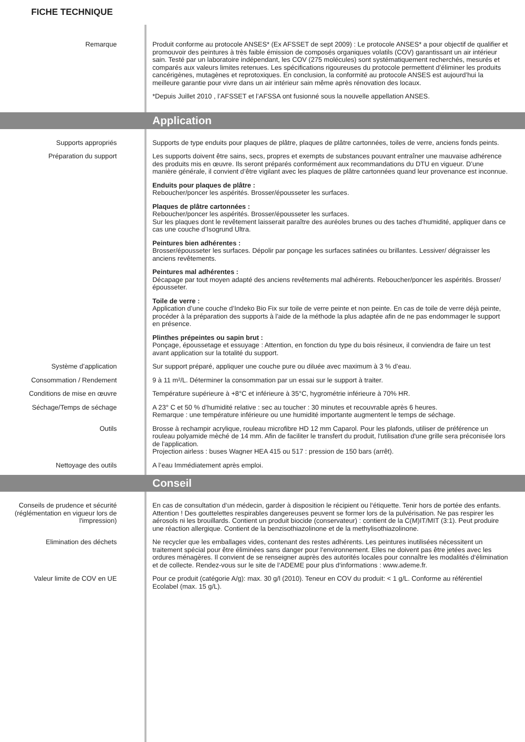FICHE TECHNIQUE
Remarque Produit conforme au protocole ANSES* (Ex AFSSET de sept 2009) : Le protocole ANSES* a pour objectif de qualifier et promouvoir des peintures à très faible émission de composés organiques volatils (COV) garantissant un air intérieur sain. Testé par un laboratoire indépendant, les COV (275 molécules) sont systématiquement recherchés, mesurés et comparés aux valeurs limites retenues. Les spécifications rigoureuses du protocole permettent d’éliminer les produits cancérigènes, mutagènes et reprotoxiques. En conclusion, la conformité au protocole ANSES est aujourd’hui la meilleure garantie pour vivre dans un air intérieur sain même après rénovation des locaux.
*Depuis Juillet 2010 , l’AFSSET et l’AFSSA ont fusionné sous la nouvelle appellation ANSES.
Application
Supports appropriés Supports de type enduits pour plaques de plâtre, plaques de plâtre cartonnées, toiles de verre, anciens fonds peints.
Préparation du support Les supports doivent être sains, secs, propres et exempts de substances pouvant entraîner une mauvaise adhérence des produits mis en œuvre. Ils seront préparés conformément aux recommandations du DTU en vigueur. D’une manière générale, il convient d’être vigilant avec les plaques de plâtre cartonnées quand leur provenance est inconnue.
Enduits pour plaques de plâtre :
Reboucher/poncer les aspérités. Brosser/épousseter les surfaces.
Plaques de plâtre cartonnées :
Reboucher/poncer les aspérités. Brosser/épousseter les surfaces.
Sur les plaques dont le revêtement laisserait paraître des auréoles brunes ou des taches d’humidité, appliquer dans ce cas une couche d’Isogrund Ultra.
Peintures bien adhérentes :
Brosser/épousseter les surfaces. Dépolir par ponçage les surfaces satinées ou brillantes. Lessiver/ dégraisser les anciens revêtements.
Peintures mal adhérentes :
Décapage par tout moyen adapté des anciens revêtements mal adhérents. Reboucher/poncer les aspérités. Brosser/épousseter.
Toile de verre :
Application d’une couche d’Indeko Bio Fix sur toile de verre peinte et non peinte. En cas de toile de verre déjà peinte, procéder à la préparation des supports à l'aide de la méthode la plus adaptée afin de ne pas endommager le support en présence.
Plinthes prépeintes ou sapin brut :
Ponçage, époussetage et essuyage : Attention, en fonction du type du bois résineux, il conviendra de faire un test avant application sur la totalité du support.
Système d’application Sur support préparé, appliquer une couche pure ou diluée avec maximum à 3 % d’eau.
Consommation / Rendement 9 à 11 m²/L. Déterminer la consommation par un essai sur le support à traiter.
Conditions de mise en œuvre Température supérieure à +8°C et inférieure à 35°C, hygrométrie inférieure à 70% HR.
Séchage/Temps de séchage A 23° C et 50 % d’humidité relative : sec au toucher : 30 minutes et recouvrable après 6 heures.
Remarque : une température inférieure ou une humidité importante augmentent le temps de séchage.
Outils Brosse à rechampir acrylique, rouleau microfibre HD 12 mm Caparol. Pour les plafonds, utiliser de préférence un rouleau polyamide mèché de 14 mm. Afin de faciliter le transfert du produit, l'utilisation d'une grille sera préconisée lors de l'application.
Projection airless : buses Wagner HEA 415 ou 517 : pression de 150 bars (arrêt).
Nettoyage des outils A l’eau Immédiatement après emploi.
Conseil
Conseils de prudence et sécurité (réglémentation en vigueur lors de l'impression)
En cas de consultation d‘un médecin, garder à disposition le récipient ou l‘étiquette. Tenir hors de portée des enfants. Attention ! Des gouttelettes respirables dangereuses peuvent se former lors de la pulvérisation. Ne pas respirer les aérosols ni les brouillards. Contient un produit biocide (conservateur) : contient de la C(M)IT/MIT (3:1). Peut produire une réaction allergique. Contient de la benzisothiazolinone et de la methylisothiazolinone.
Elimination des déchets Ne recycler que les emballages vides, contenant des restes adhérents. Les peintures inutilisées nécessitent un traitement spécial pour être éliminées sans danger pour l‘environnement. Elles ne doivent pas être jetées avec les ordures ménagères. Il convient de se renseigner auprès des autorités locales pour connaître les modalités d‘élimination et de collecte. Rendez-vous sur le site de l‘ADEME pour plus d‘informations : www.ademe.fr.
Valeur limite de COV en UE Pour ce produit (catégorie A/g): max. 30 g/l (2010). Teneur en COV du produit: < 1 g/L. Conforme au référentiel Ecolabel (max. 15 g/L).